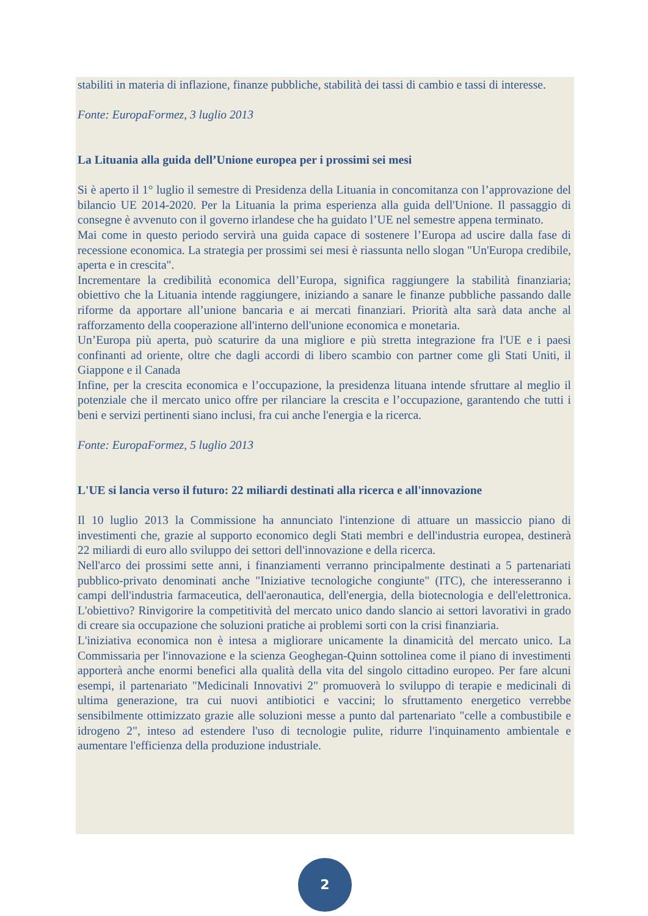stabiliti in materia di inflazione, finanze pubbliche, stabilità dei tassi di cambio e tassi di interesse.
Fonte: EuropaFormez, 3 luglio 2013
La Lituania alla guida dell’Unione europea per i prossimi sei mesi
Si è aperto il 1° luglio il semestre di Presidenza della Lituania in concomitanza con l’approvazione del bilancio UE 2014-2020. Per la Lituania la prima esperienza alla guida dell'Unione. Il passaggio di consegne è avvenuto con il governo irlandese che ha guidato l’UE nel semestre appena terminato.
Mai come in questo periodo servirà una guida capace di sostenere l’Europa ad uscire dalla fase di recessione economica. La strategia per prossimi sei mesi è riassunta nello slogan "Un'Europa credibile, aperta e in crescita".
Incrementare la credibilità economica dell’Europa, significa raggiungere la stabilità finanziaria; obiettivo che la Lituania intende raggiungere, iniziando a sanare le finanze pubbliche passando dalle riforme da apportare all’unione bancaria e ai mercati finanziari. Priorità alta sarà data anche al rafforzamento della cooperazione all'interno dell'unione economica e monetaria.
Un’Europa più aperta, può scaturire da una migliore e più stretta integrazione fra l'UE e i paesi confinanti ad oriente, oltre che dagli accordi di libero scambio con partner come gli Stati Uniti, il Giappone e il Canada
Infine, per la crescita economica e l’occupazione, la presidenza lituana intende sfruttare al meglio il potenziale che il mercato unico offre per rilanciare la crescita e l’occupazione, garantendo che tutti i beni e servizi pertinenti siano inclusi, fra cui anche l'energia e la ricerca.
Fonte: EuropaFormez, 5 luglio 2013
L'UE si lancia verso il futuro: 22 miliardi destinati alla ricerca e all'innovazione
Il 10 luglio 2013 la Commissione ha annunciato l'intenzione di attuare un massiccio piano di investimenti che, grazie al supporto economico degli Stati membri e dell'industria europea, destinerà 22 miliardi di euro allo sviluppo dei settori dell'innovazione e della ricerca.
Nell'arco dei prossimi sette anni, i finanziamenti verranno principalmente destinati a 5 partenariati pubblico-privato denominati anche "Iniziative tecnologiche congiunte" (ITC), che interesseranno i campi dell'industria farmaceutica, dell'aeronautica, dell'energia, della biotecnologia e dell'elettronica. L'obiettivo? Rinvigorire la competitività del mercato unico dando slancio ai settori lavorativi in grado di creare sia occupazione che soluzioni pratiche ai problemi sorti con la crisi finanziaria.
L'iniziativa economica non è intesa a migliorare unicamente la dinamicità del mercato unico. La Commissaria per l'innovazione e la scienza Geoghegan-Quinn sottolinea come il piano di investimenti apporterà anche enormi benefici alla qualità della vita del singolo cittadino europeo. Per fare alcuni esempi, il partenariato "Medicinali Innovativi 2" promuoverà lo sviluppo di terapie e medicinali di ultima generazione, tra cui nuovi antibiotici e vaccini; lo sfruttamento energetico verrebbe sensibilmente ottimizzato grazie alle soluzioni messe a punto dal partenariato "celle a combustibile e idrogeno 2", inteso ad estendere l'uso di tecnologie pulite, ridurre l'inquinamento ambientale e aumentare l'efficienza della produzione industriale.
2